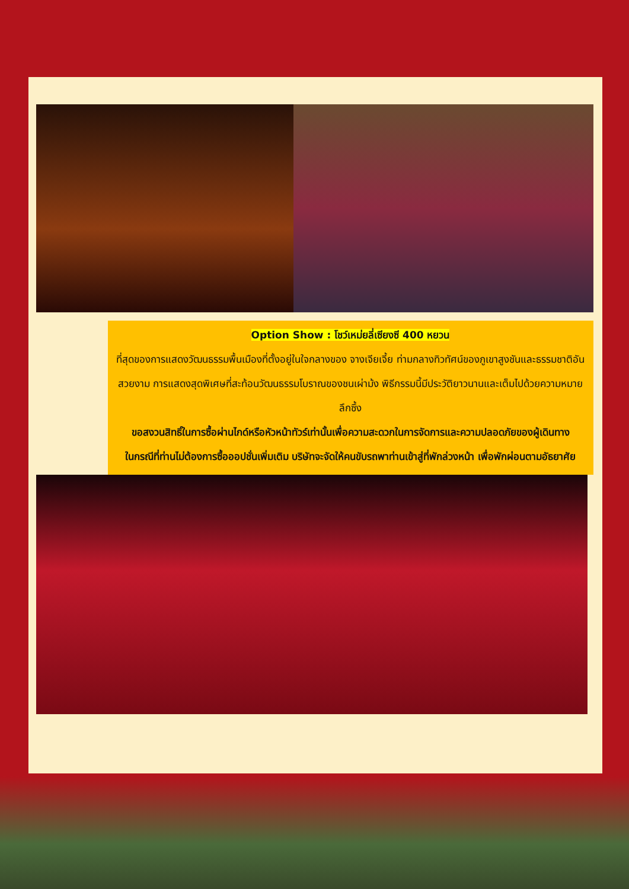Option Show : โชว์เหม่ยลี่เซียงซี 400 หยวน
ที่สุดของการแสดงวัฒนธรรมพื้นเมืองที่ตั้งอยู่ในใจกลางของ จางเจียเจี้ย ท่ามกลางทิวทัศน์ของภูเขาสูงชันและธรรมชาติอันสวยงาม การแสดงสุดพิเศษที่สะท้อนวัฒนธรรมโบราณของชนเผ่าม้ง พิธีกรรมนี้มีประวัติยาวนานและเต็มไปด้วยความหมายลึกซึ้ง
ขอสงวนสิทธิ์ในการซื้อผ่านไกด์หรือหัวหน้าทัวร์เท่านั้นเพื่อความสะดวกในการจัดการและความปลอดภัยของผู้เดินทาง
ในกรณีที่ท่านไม่ต้องการซื้อออปชั่นเพิ่มเติม บริษัทจะจัดให้คนขับรถพาท่านเข้าสู่ที่พักล่วงหน้า เพื่อพักผ่อนตามอัธยาศัย